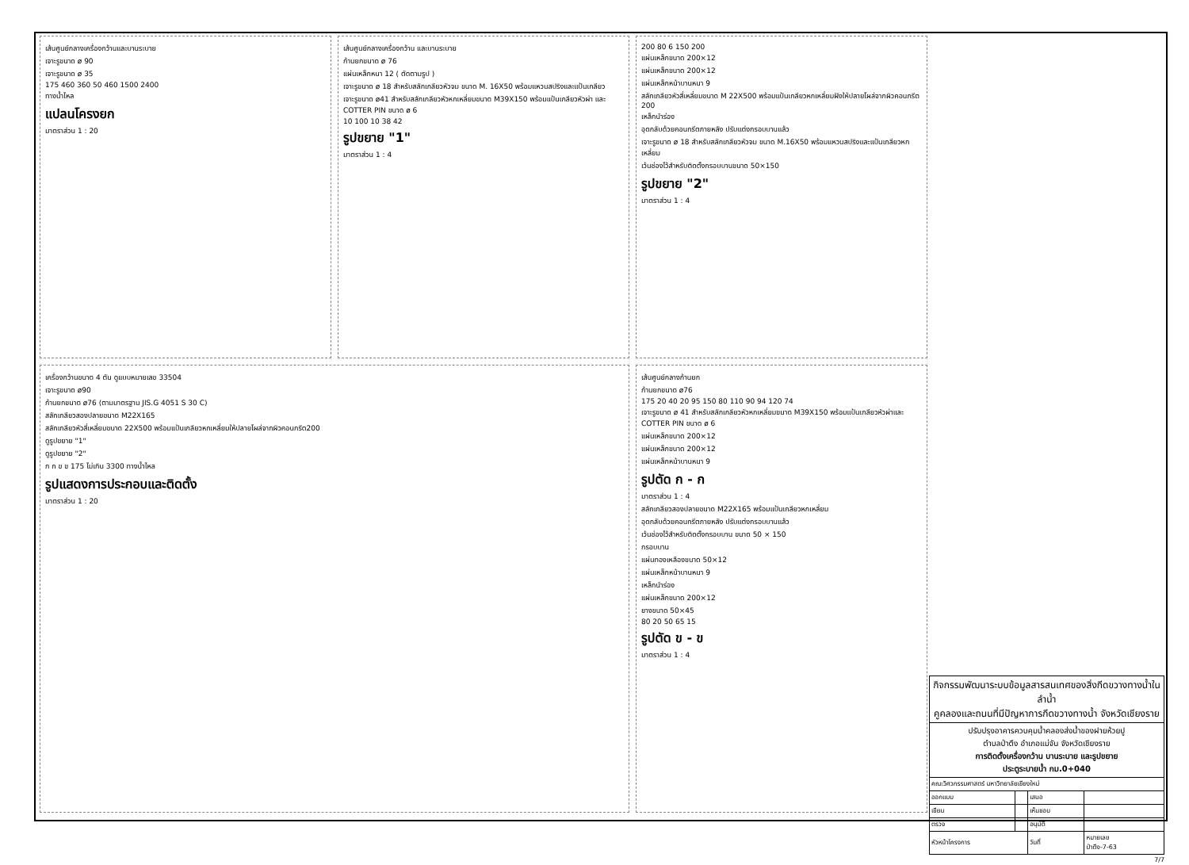เส้นศูนย์กลางเครื่องกว้านและบานระบาย
เจาะรูขนาด ø 90
เจาะรูขนาด ø 35
175 460 360 50 460 1500 2400
ทางน้ำไหล
แปลนโครงยก
มาตราส่วน 1 : 20
เส้นศูนย์กลางเครื่องกว้าน และบานระบาย
ก้านยกขนาด ø 76
แผ่นเหล็กหนา 12 ( ตัดตามรูป )
เจาะรูขนาด ø 18 สำหรับสลักเกลียวหัวจม ขนาด M. 16X50 พร้อมแหวนสปริงและแป้นเกลียว
เจาะรูขนาด ø41 สำหรับสลักเกลียวหัวหกเหลี่ยมขนาด M39X150 พร้อมแป้นเกลียวหัวผ่า และ COTTER PIN ขนาด ø 6
10 100 10 38 42
รูปขยาย "1"
มาตราส่วน 1 : 4
200 80 6 150 200
แผ่นเหล็กขนาด 200×12
แผ่นเหล็กขนาด 200×12
แผ่นเหล็กหน้าบานหนา 9
สลักเกลียวหัวสี่เหลี่ยมขนาด M 22X500 พร้อมแป้นเกลียวหกเหลี่ยมฝังให้ปลายโผล่จากผิวคอนกรีต 200
เหล็กนำร่อง
อุดกลับด้วยคอนกรีตภายหลัง ปรับแต่งกรอบบานแล้ว
เจาะรูขนาด ø 18 สำหรับสลักเกลียวหัวจม ขนาด M.16X50 พร้อมแหวนสปริงและแป้นเกลียวหกเหลี่ยม
เว้นช่องไว้สำหรับติดตั้งกรอบบานขนาด 50×150
รูปขยาย "2"
มาตราส่วน 1 : 4
เครื่องกว้านขนาด 4 ตัน ดูแบบหมายเลข 33504
เจาะรูขนาด ø90
ก้านยกขนาด ø76 (ตามมาตรฐาน JIS.G 4051 S 30 C)
สลักเกลียวสองปลายขนาด M22X165
สลักเกลียวหัวสี่เหลี่ยมขนาด 22X500 พร้อมแป้นเกลียวหกเหลี่ยมให้ปลายโผล่จากผิวคอนกรีต200
ดูรูปขยาย "1"
ดูรูปขยาย "2"
ก ก ข ข 175 ไม่เกิน 3300 ทางน้ำไหล
รูปแสดงการประกอบและติดตั้ง
มาตราส่วน 1 : 20
เส้นศูนย์กลางก้านยก
ก้านยกขนาด ø76
175 20 40 20 95 150 80 110 90 94 120 74
เจาะรูขนาด ø 41 สำหรับสลักเกลียวหัวหกเหลี่ยมขนาด M39X150 พร้อมแป้นเกลียวหัวผ่าและ COTTER PIN ขนาด ø 6
แผ่นเหล็กขนาด 200×12
แผ่นเหล็กขนาด 200×12
แผ่นเหล็กหน้าบานหนา 9
รูปตัด ก - ก
มาตราส่วน 1 : 4
สลักเกลียวสองปลายขนาด M22X165 พร้อมแป้นเกลียวหกเหลี่ยม
อุดกลับด้วยคอนกรีตภายหลัง ปรับแต่งกรอบบานแล้ว
เว้นช่องไว้สำหรับติดตั้งกรอบบาน ขนาด 50 × 150
กรอบบาน
แผ่นทองเหลืองขนาด 50×12
แผ่นเหล็กหน้าบานหนา 9
เหล็กนำร่อง
แผ่นเหล็กขนาด 200×12
ยางขนาด 50×45
80 20 50 65 15
รูปตัด ข - ข
มาตราส่วน 1 : 4
| กิจกรรมพัฒนาระบบข้อมูลสารสนเทศของสิ่งกีดขวางทางน้ำในลำน้ำ คูคลองและถนนที่มีปัญหาการกีดขวางทางน้ำ จังหวัดเชียงราย | | | |
| ปรับปรุงอาคารควบคุมน้ำคลองส่งน้ำของฝายห้วยปู ตำบลป่าตึง อำเภอแม่จัน จังหวัดเชียงราย การติดตั้งเครื่องกว้าน บานระบาย และรูปขยาย ประตูระบายน้ำ กม.0+040 | | | |
| คณะวิศวกรรมศาสตร์ มหาวิทยาลัยเชียงใหม่ | | | |
| ออกแบบ | | เสนอ | |
| เขียน | | เห็นชอบ | |
| ตรวจ | | อนุมัติ | |
| หัวหน้าโครงการ | | วันที่ | หมายเลข ป่าตึง-7-63 |
7/7